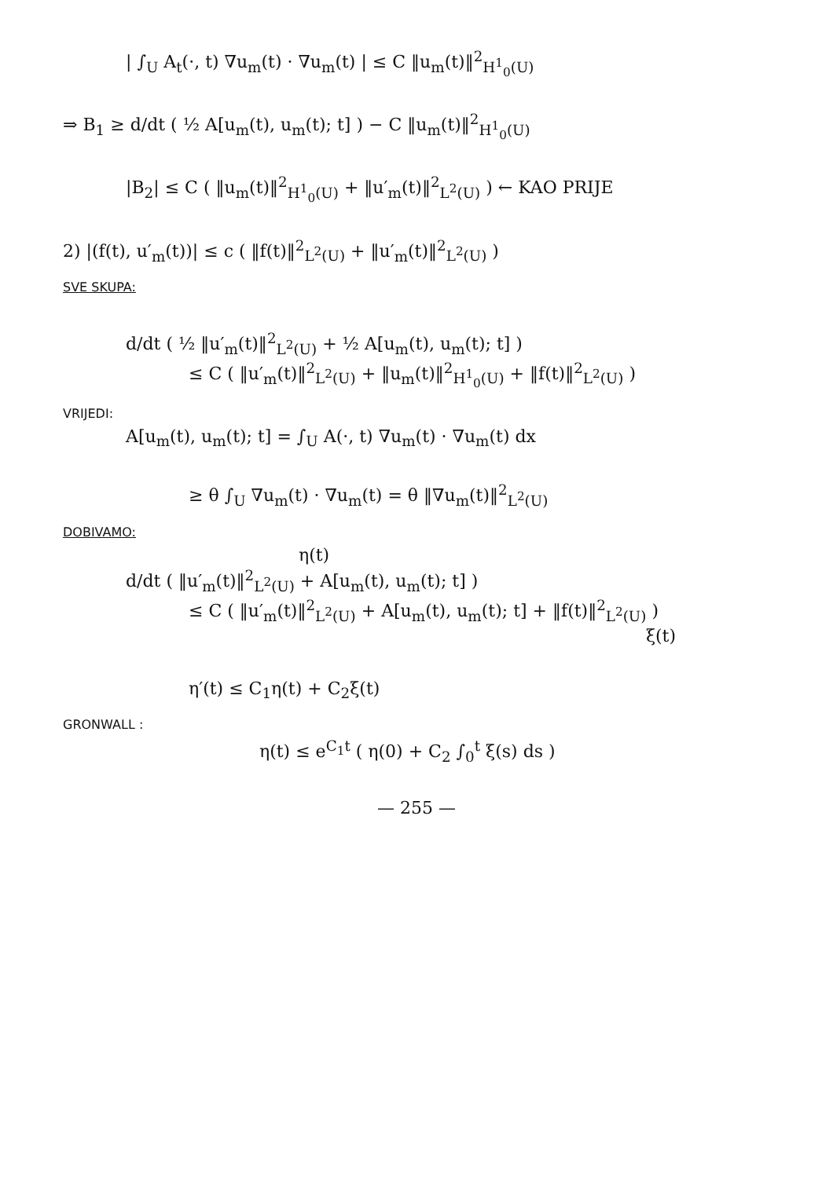| ∫<sub>U</sub> A<sub>t</sub>(·, t) ∇u<sub>m</sub>(t) · ∇u<sub>m</sub>(t) | ≤ C ‖u<sub>m</sub>(t)‖<sup>2</sup><sub>H<sup>1</sup><sub>0</sub>(U)</sub>
⇒ B<sub>1</sub> ≥ d/dt ( ½ A[u<sub>m</sub>(t), u<sub>m</sub>(t); t] ) − C ‖u<sub>m</sub>(t)‖<sup>2</sup><sub>H<sup>1</sup><sub>0</sub>(U)</sub>
|B<sub>2</sub>| ≤ C ( ‖u<sub>m</sub>(t)‖<sup>2</sup><sub>H<sup>1</sup><sub>0</sub>(U)</sub> + ‖u′<sub>m</sub>(t)‖<sup>2</sup><sub>L<sup>2</sup>(U)</sub> ) ← KAO PRIJE
2) |(f(t), u′<sub>m</sub>(t))| ≤ c ( ‖f(t)‖<sup>2</sup><sub>L<sup>2</sup>(U)</sub> + ‖u′<sub>m</sub>(t)‖<sup>2</sup><sub>L<sup>2</sup>(U)</sub> )
SVE SKUPA:
d/dt ( ½ ‖u′<sub>m</sub>(t)‖<sup>2</sup><sub>L<sup>2</sup>(U)</sub> + ½ A[u<sub>m</sub>(t), u<sub>m</sub>(t); t] )
≤ C ( ‖u′<sub>m</sub>(t)‖<sup>2</sup><sub>L<sup>2</sup>(U)</sub> + ‖u<sub>m</sub>(t)‖<sup>2</sup><sub>H<sup>1</sup><sub>0</sub>(U)</sub> + ‖f(t)‖<sup>2</sup><sub>L<sup>2</sup>(U)</sub> )
VRIJEDI:
A[u<sub>m</sub>(t), u<sub>m</sub>(t); t] = ∫<sub>U</sub> A(·, t) ∇u<sub>m</sub>(t) · ∇u<sub>m</sub>(t) dx
≥ θ ∫<sub>U</sub> ∇u<sub>m</sub>(t) · ∇u<sub>m</sub>(t) = θ ‖∇u<sub>m</sub>(t)‖<sup>2</sup><sub>L<sup>2</sup>(U)</sub>
DOBIVAMO:
η(t)
d/dt ( ‖u′<sub>m</sub>(t)‖<sup>2</sup><sub>L<sup>2</sup>(U)</sub> + A[u<sub>m</sub>(t), u<sub>m</sub>(t); t] )
≤ C ( ‖u′<sub>m</sub>(t)‖<sup>2</sup><sub>L<sup>2</sup>(U)</sub> + A[u<sub>m</sub>(t), u<sub>m</sub>(t); t] + ‖f(t)‖<sup>2</sup><sub>L<sup>2</sup>(U)</sub> )
ξ(t)
η′(t) ≤ C<sub>1</sub>η(t) + C<sub>2</sub>ξ(t)
GRONWALL :
η(t) ≤ e<sup>C<sub>1</sub>t</sup> ( η(0) + C<sub>2</sub> ∫<sub>0</sub><sup>t</sup> ξ(s) ds )
— 255 —